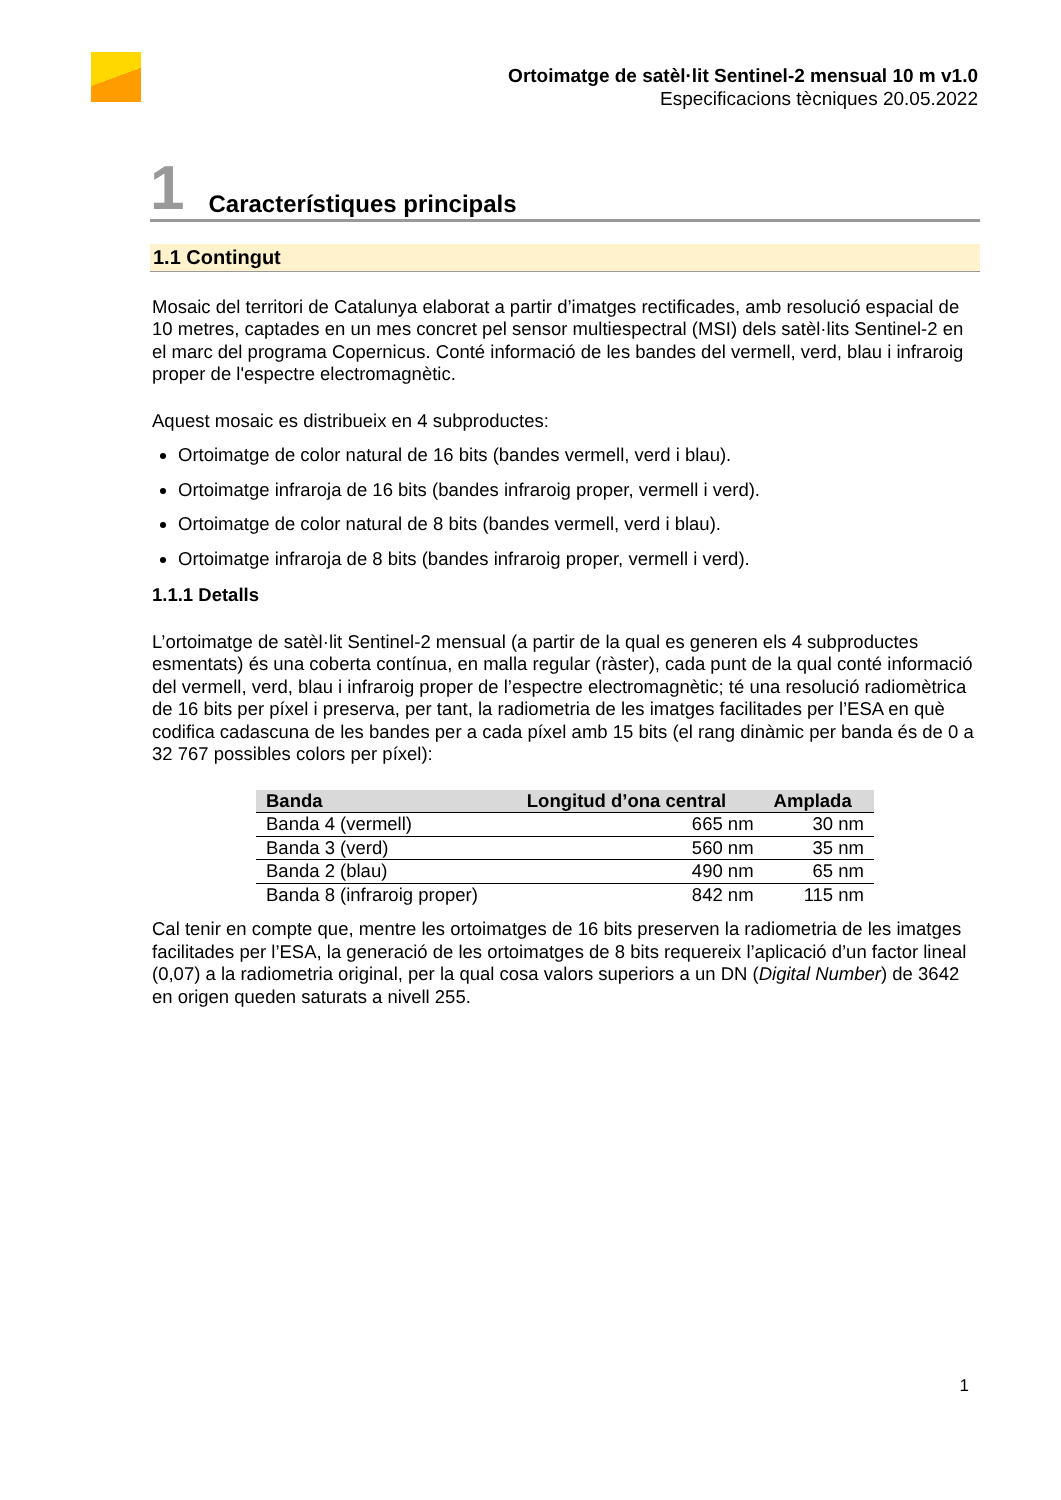Ortoimatge de satèl·lit Sentinel-2 mensual 10 m v1.0
Especificacions tècniques 20.05.2022
1 Característiques principals
1.1 Contingut
Mosaic del territori de Catalunya elaborat a partir d’imatges rectificades, amb resolució espacial de 10 metres, captades en un mes concret pel sensor multiespectral (MSI) dels satèl·lits Sentinel-2 en el marc del programa Copernicus. Conté informació de les bandes del vermell, verd, blau i infraroig proper de l'espectre electromagnètic.
Aquest mosaic es distribueix en 4 subproductes:
Ortoimatge de color natural de 16 bits (bandes vermell, verd i blau).
Ortoimatge infraroja de 16 bits (bandes infraroig proper, vermell i verd).
Ortoimatge de color natural de 8 bits (bandes vermell, verd i blau).
Ortoimatge infraroja de 8 bits (bandes infraroig proper, vermell i verd).
1.1.1 Detalls
L’ortoimatge de satèl·lit Sentinel-2 mensual (a partir de la qual es generen els 4 subproductes esmentats) és una coberta contínua, en malla regular (ràster), cada punt de la qual conté informació del vermell, verd, blau i infraroig proper de l’espectre electromagnètic; té una resolució radiomètrica de 16 bits per píxel i preserva, per tant, la radiometria de les imatges facilitades per l’ESA en què codifica cadascuna de les bandes per a cada píxel amb 15 bits (el rang dinàmic per banda és de 0 a 32 767 possibles colors per píxel):
| Banda | Longitud d’ona central | Amplada |
| --- | --- | --- |
| Banda 4 (vermell) | 665 nm | 30 nm |
| Banda 3 (verd) | 560 nm | 35 nm |
| Banda 2 (blau) | 490 nm | 65 nm |
| Banda 8 (infraroig proper) | 842 nm | 115 nm |
Cal tenir en compte que, mentre les ortoimatges de 16 bits preserven la radiometria de les imatges facilitades per l’ESA, la generació de les ortoimatges de 8 bits requereix l’aplicació d’un factor lineal (0,07) a la radiometria original, per la qual cosa valors superiors a un DN (Digital Number) de 3642 en origen queden saturats a nivell 255.
1